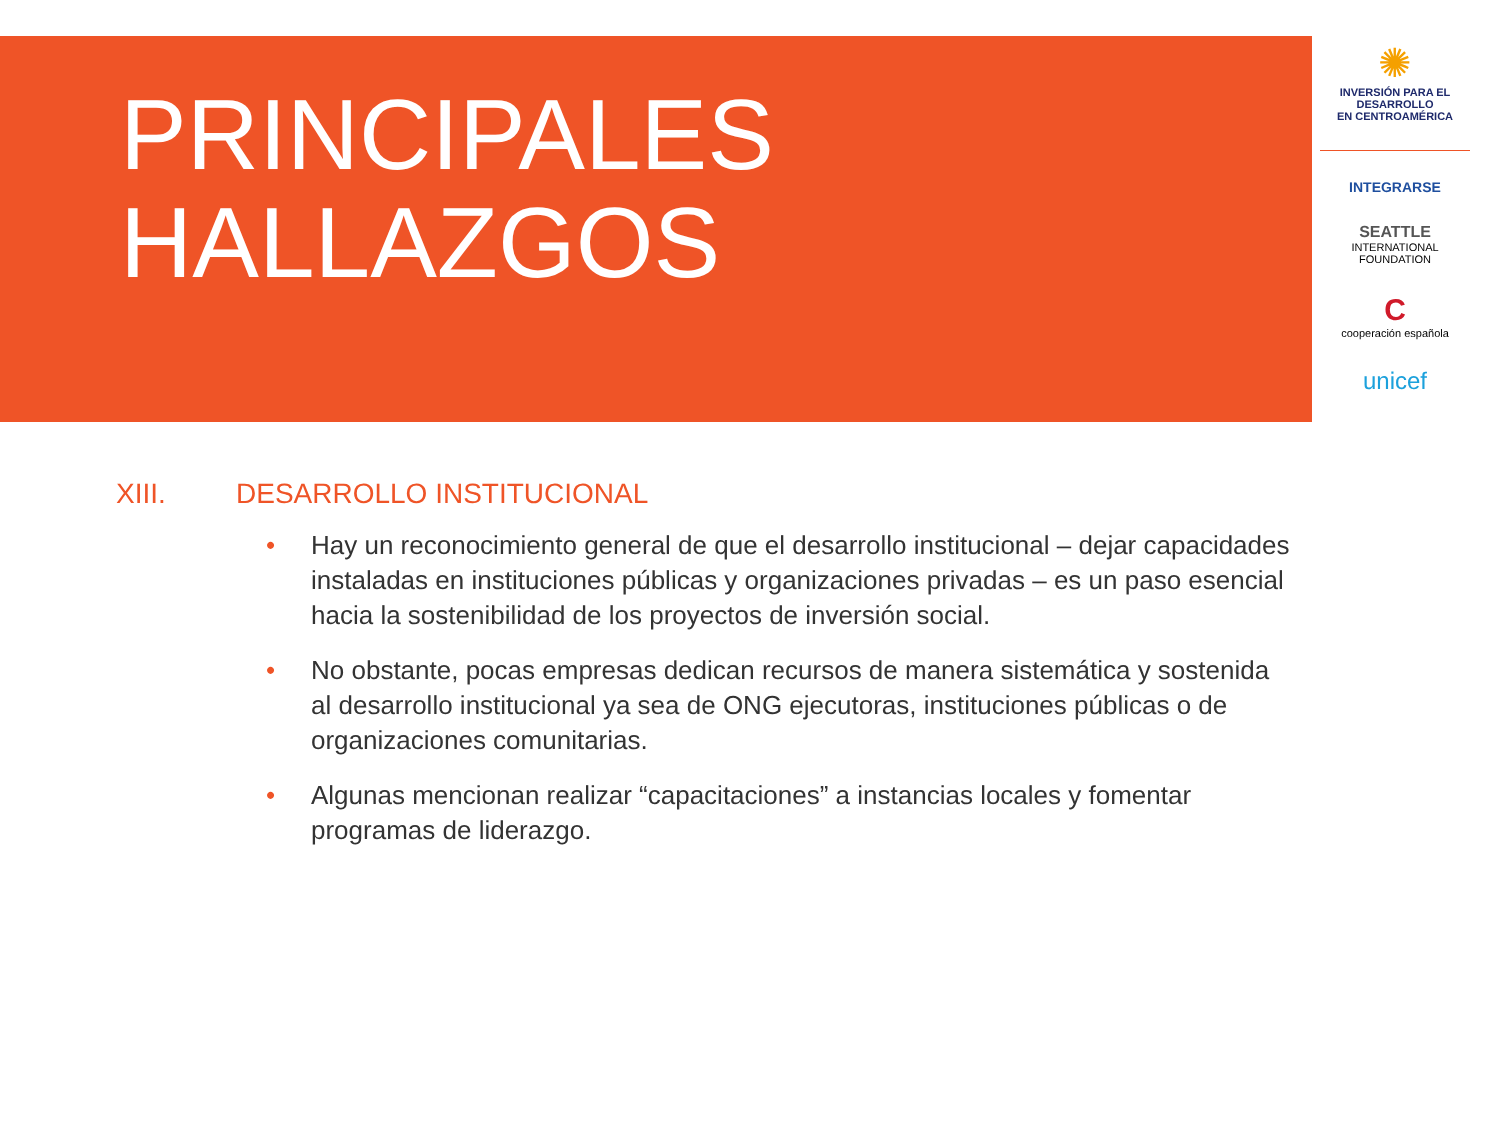PRINCIPALES
HALLAZGOS
✺
INVERSIÓN PARA EL DESARROLLO
EN CENTROAMÉRICA
INTEGRARSE
SEATTLE
INTERNATIONAL FOUNDATION
C
cooperación española
unicef
XIII. DESARROLLO INSTITUCIONAL
• Hay un reconocimiento general de que el desarrollo institucional – dejar capacidades instaladas en instituciones públicas y organizaciones privadas – es un paso esencial hacia la sostenibilidad de los proyectos de inversión social.
• No obstante, pocas empresas dedican recursos de manera sistemática y sostenida al desarrollo institucional ya sea de ONG ejecutoras, instituciones públicas o de organizaciones comunitarias.
• Algunas mencionan realizar “capacitaciones” a instancias locales y fomentar programas de liderazgo.